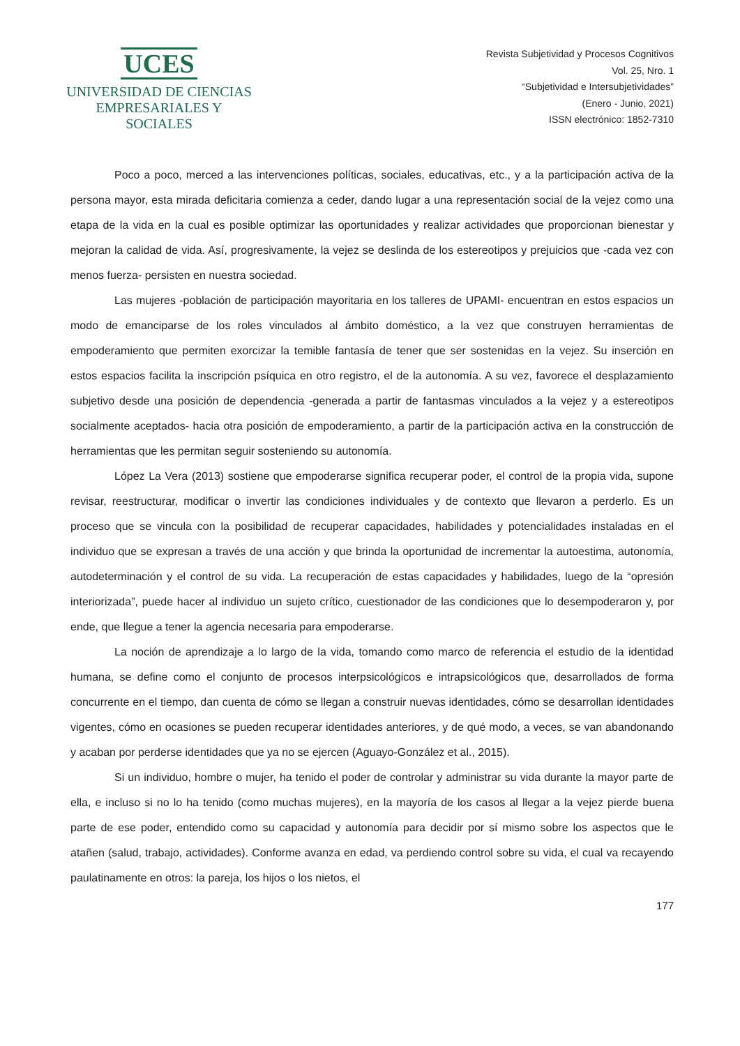UCES
UNIVERSIDAD DE CIENCIAS
EMPRESARIALES Y SOCIALES
Revista Subjetividad y Procesos Cognitivos
Vol. 25, Nro. 1
“Subjetividad e Intersubjetividades”
(Enero - Junio, 2021)
ISSN electrónico: 1852-7310
Poco a poco, merced a las intervenciones políticas, sociales, educativas, etc., y a la participación activa de la persona mayor, esta mirada deficitaria comienza a ceder, dando lugar a una representación social de la vejez como una etapa de la vida en la cual es posible optimizar las oportunidades y realizar actividades que proporcionan bienestar y mejoran la calidad de vida. Así, progresivamente, la vejez se deslinda de los estereotipos y prejuicios que -cada vez con menos fuerza- persisten en nuestra sociedad.
Las mujeres -población de participación mayoritaria en los talleres de UPAMI- encuentran en estos espacios un modo de emanciparse de los roles vinculados al ámbito doméstico, a la vez que construyen herramientas de empoderamiento que permiten exorcizar la temible fantasía de tener que ser sostenidas en la vejez. Su inserción en estos espacios facilita la inscripción psíquica en otro registro, el de la autonomía. A su vez, favorece el desplazamiento subjetivo desde una posición de dependencia -generada a partir de fantasmas vinculados a la vejez y a estereotipos socialmente aceptados- hacia otra posición de empoderamiento, a partir de la participación activa en la construcción de herramientas que les permitan seguir sosteniendo su autonomía.
López La Vera (2013) sostiene que empoderarse significa recuperar poder, el control de la propia vida, supone revisar, reestructurar, modificar o invertir las condiciones individuales y de contexto que llevaron a perderlo. Es un proceso que se vincula con la posibilidad de recuperar capacidades, habilidades y potencialidades instaladas en el individuo que se expresan a través de una acción y que brinda la oportunidad de incrementar la autoestima, autonomía, autodeterminación y el control de su vida. La recuperación de estas capacidades y habilidades, luego de la “opresión interiorizada”, puede hacer al individuo un sujeto crítico, cuestionador de las condiciones que lo desempoderaron y, por ende, que llegue a tener la agencia necesaria para empoderarse.
La noción de aprendizaje a lo largo de la vida, tomando como marco de referencia el estudio de la identidad humana, se define como el conjunto de procesos interpsicológicos e intrapsicológicos que, desarrollados de forma concurrente en el tiempo, dan cuenta de cómo se llegan a construir nuevas identidades, cómo se desarrollan identidades vigentes, cómo en ocasiones se pueden recuperar identidades anteriores, y de qué modo, a veces, se van abandonando y acaban por perderse identidades que ya no se ejercen (Aguayo-González et al., 2015).
Si un individuo, hombre o mujer, ha tenido el poder de controlar y administrar su vida durante la mayor parte de ella, e incluso si no lo ha tenido (como muchas mujeres), en la mayoría de los casos al llegar a la vejez pierde buena parte de ese poder, entendido como su capacidad y autonomía para decidir por sí mismo sobre los aspectos que le atañen (salud, trabajo, actividades). Conforme avanza en edad, va perdiendo control sobre su vida, el cual va recayendo paulatinamente en otros: la pareja, los hijos o los nietos, el
177